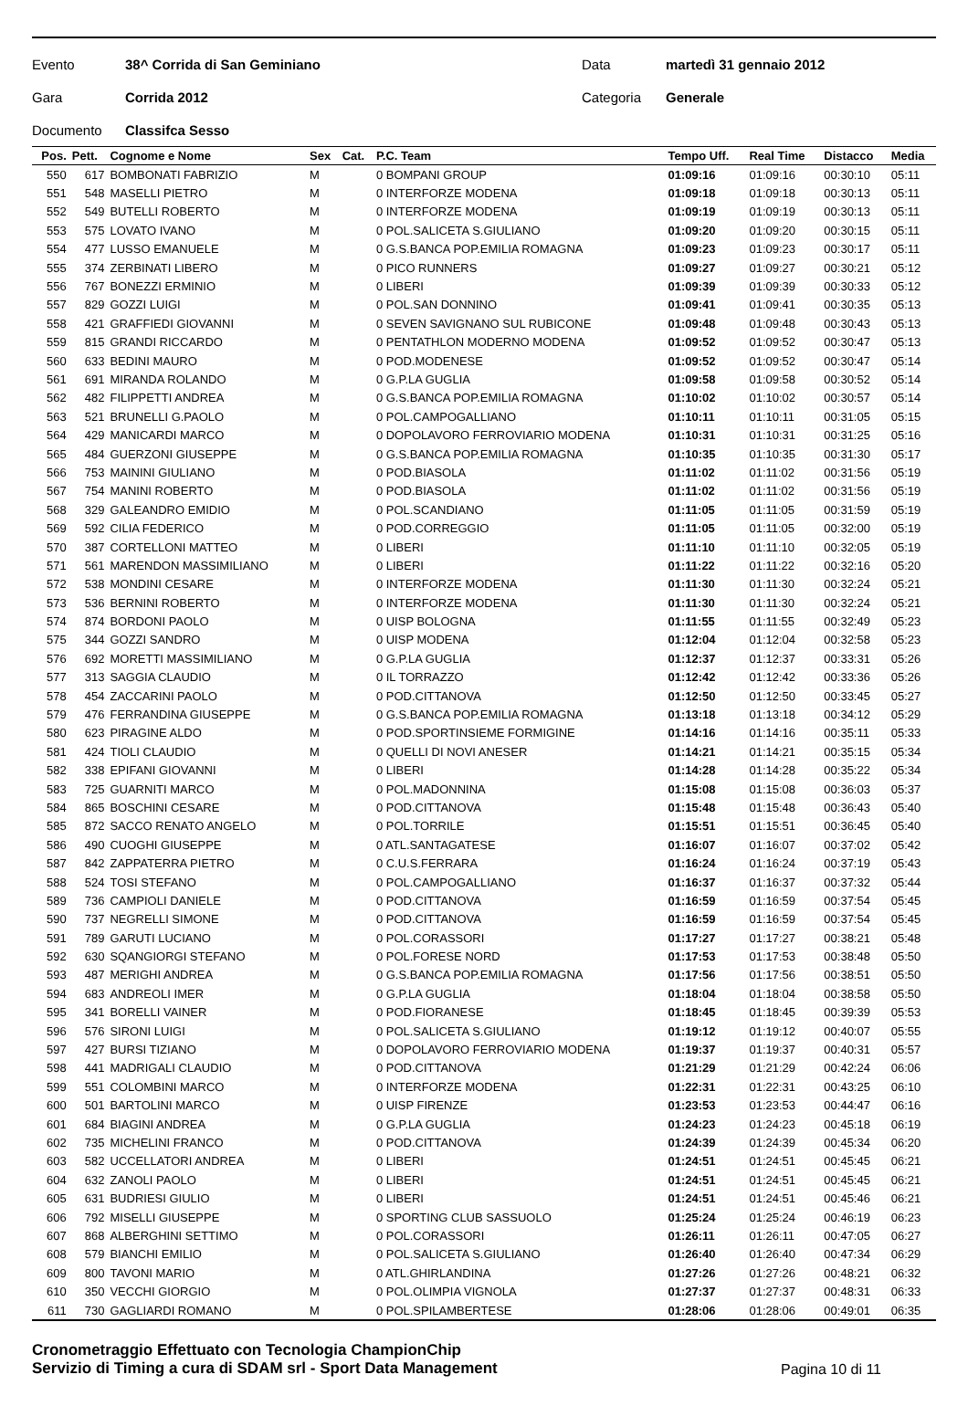Evento 38^ Corrida di San Geminiano Data martedì 31 gennaio 2012
Gara Corrida 2012 Categoria Generale
Documento Classifca Sesso
| Pos. | Pett. | Cognome e Nome | Sex | Cat. | P.C. Team | Tempo Uff. | Real Time | Distacco | Media |
| --- | --- | --- | --- | --- | --- | --- | --- | --- | --- |
| 550 | 617 | BOMBONATI FABRIZIO | M | | 0 BOMPANI GROUP | 01:09:16 | 01:09:16 | 00:30:10 | 05:11 |
| 551 | 548 | MASELLI PIETRO | M | | 0 INTERFORZE MODENA | 01:09:18 | 01:09:18 | 00:30:13 | 05:11 |
| 552 | 549 | BUTELLI ROBERTO | M | | 0 INTERFORZE MODENA | 01:09:19 | 01:09:19 | 00:30:13 | 05:11 |
| 553 | 575 | LOVATO IVANO | M | | 0 POL.SALICETA S.GIULIANO | 01:09:20 | 01:09:20 | 00:30:15 | 05:11 |
| 554 | 477 | LUSSO EMANUELE | M | | 0 G.S.BANCA POP.EMILIA ROMAGNA | 01:09:23 | 01:09:23 | 00:30:17 | 05:11 |
| 555 | 374 | ZERBINATI LIBERO | M | | 0 PICO RUNNERS | 01:09:27 | 01:09:27 | 00:30:21 | 05:12 |
| 556 | 767 | BONEZZI ERMINIO | M | | 0 LIBERI | 01:09:39 | 01:09:39 | 00:30:33 | 05:12 |
| 557 | 829 | GOZZI LUIGI | M | | 0 POL.SAN DONNINO | 01:09:41 | 01:09:41 | 00:30:35 | 05:13 |
| 558 | 421 | GRAFFIEDI GIOVANNI | M | | 0 SEVEN SAVIGNANO SUL RUBICONE | 01:09:48 | 01:09:48 | 00:30:43 | 05:13 |
| 559 | 815 | GRANDI RICCARDO | M | | 0 PENTATHLON MODERNO MODENA | 01:09:52 | 01:09:52 | 00:30:47 | 05:13 |
| 560 | 633 | BEDINI MAURO | M | | 0 POD.MODENESE | 01:09:52 | 01:09:52 | 00:30:47 | 05:14 |
| 561 | 691 | MIRANDA ROLANDO | M | | 0 G.P.LA GUGLIA | 01:09:58 | 01:09:58 | 00:30:52 | 05:14 |
| 562 | 482 | FILIPPETTI ANDREA | M | | 0 G.S.BANCA POP.EMILIA ROMAGNA | 01:10:02 | 01:10:02 | 00:30:57 | 05:14 |
| 563 | 521 | BRUNELLI G.PAOLO | M | | 0 POL.CAMPOGALLIANO | 01:10:11 | 01:10:11 | 00:31:05 | 05:15 |
| 564 | 429 | MANICARDI MARCO | M | | 0 DOPOLAVORO FERROVIARIO MODENA | 01:10:31 | 01:10:31 | 00:31:25 | 05:16 |
| 565 | 484 | GUERZONI GIUSEPPE | M | | 0 G.S.BANCA POP.EMILIA ROMAGNA | 01:10:35 | 01:10:35 | 00:31:30 | 05:17 |
| 566 | 753 | MAININI GIULIANO | M | | 0 POD.BIASOLA | 01:11:02 | 01:11:02 | 00:31:56 | 05:19 |
| 567 | 754 | MANINI ROBERTO | M | | 0 POD.BIASOLA | 01:11:02 | 01:11:02 | 00:31:56 | 05:19 |
| 568 | 329 | GALEANDRO EMIDIO | M | | 0 POL.SCANDIANO | 01:11:05 | 01:11:05 | 00:31:59 | 05:19 |
| 569 | 592 | CILIA FEDERICO | M | | 0 POD.CORREGGIO | 01:11:05 | 01:11:05 | 00:32:00 | 05:19 |
| 570 | 387 | CORTELLONI MATTEO | M | | 0 LIBERI | 01:11:10 | 01:11:10 | 00:32:05 | 05:19 |
| 571 | 561 | MARENDON MASSIMILIANO | M | | 0 LIBERI | 01:11:22 | 01:11:22 | 00:32:16 | 05:20 |
| 572 | 538 | MONDINI CESARE | M | | 0 INTERFORZE MODENA | 01:11:30 | 01:11:30 | 00:32:24 | 05:21 |
| 573 | 536 | BERNINI ROBERTO | M | | 0 INTERFORZE MODENA | 01:11:30 | 01:11:30 | 00:32:24 | 05:21 |
| 574 | 874 | BORDONI PAOLO | M | | 0 UISP BOLOGNA | 01:11:55 | 01:11:55 | 00:32:49 | 05:23 |
| 575 | 344 | GOZZI SANDRO | M | | 0 UISP MODENA | 01:12:04 | 01:12:04 | 00:32:58 | 05:23 |
| 576 | 692 | MORETTI MASSIMILIANO | M | | 0 G.P.LA GUGLIA | 01:12:37 | 01:12:37 | 00:33:31 | 05:26 |
| 577 | 313 | SAGGIA CLAUDIO | M | | 0 IL TORRAZZO | 01:12:42 | 01:12:42 | 00:33:36 | 05:26 |
| 578 | 454 | ZACCARINI PAOLO | M | | 0 POD.CITTANOVA | 01:12:50 | 01:12:50 | 00:33:45 | 05:27 |
| 579 | 476 | FERRANDINA GIUSEPPE | M | | 0 G.S.BANCA POP.EMILIA ROMAGNA | 01:13:18 | 01:13:18 | 00:34:12 | 05:29 |
| 580 | 623 | PIRAGINE ALDO | M | | 0 POD.SPORTINSIEME FORMIGINE | 01:14:16 | 01:14:16 | 00:35:11 | 05:33 |
| 581 | 424 | TIOLI CLAUDIO | M | | 0 QUELLI DI NOVI ANESER | 01:14:21 | 01:14:21 | 00:35:15 | 05:34 |
| 582 | 338 | EPIFANI GIOVANNI | M | | 0 LIBERI | 01:14:28 | 01:14:28 | 00:35:22 | 05:34 |
| 583 | 725 | GUARNITI MARCO | M | | 0 POL.MADONNINA | 01:15:08 | 01:15:08 | 00:36:03 | 05:37 |
| 584 | 865 | BOSCHINI CESARE | M | | 0 POD.CITTANOVA | 01:15:48 | 01:15:48 | 00:36:43 | 05:40 |
| 585 | 872 | SACCO RENATO ANGELO | M | | 0 POL.TORRILE | 01:15:51 | 01:15:51 | 00:36:45 | 05:40 |
| 586 | 490 | CUOGHI GIUSEPPE | M | | 0 ATL.SANTAGATESE | 01:16:07 | 01:16:07 | 00:37:02 | 05:42 |
| 587 | 842 | ZAPPATERRA PIETRO | M | | 0 C.U.S.FERRARA | 01:16:24 | 01:16:24 | 00:37:19 | 05:43 |
| 588 | 524 | TOSI STEFANO | M | | 0 POL.CAMPOGALLIANO | 01:16:37 | 01:16:37 | 00:37:32 | 05:44 |
| 589 | 736 | CAMPIOLI DANIELE | M | | 0 POD.CITTANOVA | 01:16:59 | 01:16:59 | 00:37:54 | 05:45 |
| 590 | 737 | NEGRELLI SIMONE | M | | 0 POD.CITTANOVA | 01:16:59 | 01:16:59 | 00:37:54 | 05:45 |
| 591 | 789 | GARUTI LUCIANO | M | | 0 POL.CORASSORI | 01:17:27 | 01:17:27 | 00:38:21 | 05:48 |
| 592 | 630 | SQANGIORGI STEFANO | M | | 0 POL.FORESE NORD | 01:17:53 | 01:17:53 | 00:38:48 | 05:50 |
| 593 | 487 | MERIGHI ANDREA | M | | 0 G.S.BANCA POP.EMILIA ROMAGNA | 01:17:56 | 01:17:56 | 00:38:51 | 05:50 |
| 594 | 683 | ANDREOLI IMER | M | | 0 G.P.LA GUGLIA | 01:18:04 | 01:18:04 | 00:38:58 | 05:50 |
| 595 | 341 | BORELLI VAINER | M | | 0 POD.FIORANESE | 01:18:45 | 01:18:45 | 00:39:39 | 05:53 |
| 596 | 576 | SIRONI LUIGI | M | | 0 POL.SALICETA S.GIULIANO | 01:19:12 | 01:19:12 | 00:40:07 | 05:55 |
| 597 | 427 | BURSI TIZIANO | M | | 0 DOPOLAVORO FERROVIARIO MODENA | 01:19:37 | 01:19:37 | 00:40:31 | 05:57 |
| 598 | 441 | MADRIGALI CLAUDIO | M | | 0 POD.CITTANOVA | 01:21:29 | 01:21:29 | 00:42:24 | 06:06 |
| 599 | 551 | COLOMBINI MARCO | M | | 0 INTERFORZE MODENA | 01:22:31 | 01:22:31 | 00:43:25 | 06:10 |
| 600 | 501 | BARTOLINI MARCO | M | | 0 UISP FIRENZE | 01:23:53 | 01:23:53 | 00:44:47 | 06:16 |
| 601 | 684 | BIAGINI ANDREA | M | | 0 G.P.LA GUGLIA | 01:24:23 | 01:24:23 | 00:45:18 | 06:19 |
| 602 | 735 | MICHELINI FRANCO | M | | 0 POD.CITTANOVA | 01:24:39 | 01:24:39 | 00:45:34 | 06:20 |
| 603 | 582 | UCCELLATORI ANDREA | M | | 0 LIBERI | 01:24:51 | 01:24:51 | 00:45:45 | 06:21 |
| 604 | 632 | ZANOLI PAOLO | M | | 0 LIBERI | 01:24:51 | 01:24:51 | 00:45:45 | 06:21 |
| 605 | 631 | BUDRIESI GIULIO | M | | 0 LIBERI | 01:24:51 | 01:24:51 | 00:45:46 | 06:21 |
| 606 | 792 | MISELLI GIUSEPPE | M | | 0 SPORTING CLUB SASSUOLO | 01:25:24 | 01:25:24 | 00:46:19 | 06:23 |
| 607 | 868 | ALBERGHINI SETTIMO | M | | 0 POL.CORASSORI | 01:26:11 | 01:26:11 | 00:47:05 | 06:27 |
| 608 | 579 | BIANCHI EMILIO | M | | 0 POL.SALICETA S.GIULIANO | 01:26:40 | 01:26:40 | 00:47:34 | 06:29 |
| 609 | 800 | TAVONI MARIO | M | | 0 ATL.GHIRLANDINA | 01:27:26 | 01:27:26 | 00:48:21 | 06:32 |
| 610 | 350 | VECCHI GIORGIO | M | | 0 POL.OLIMPIA VIGNOLA | 01:27:37 | 01:27:37 | 00:48:31 | 06:33 |
| 611 | 730 | GAGLIARDI ROMANO | M | | 0 POL.SPILAMBERTESE | 01:28:06 | 01:28:06 | 00:49:01 | 06:35 |
Cronometraggio Effettuato con Tecnologia ChampionChip
Servizio di Timing a cura di SDAM srl - Sport Data Management
Pagina 10 di 11